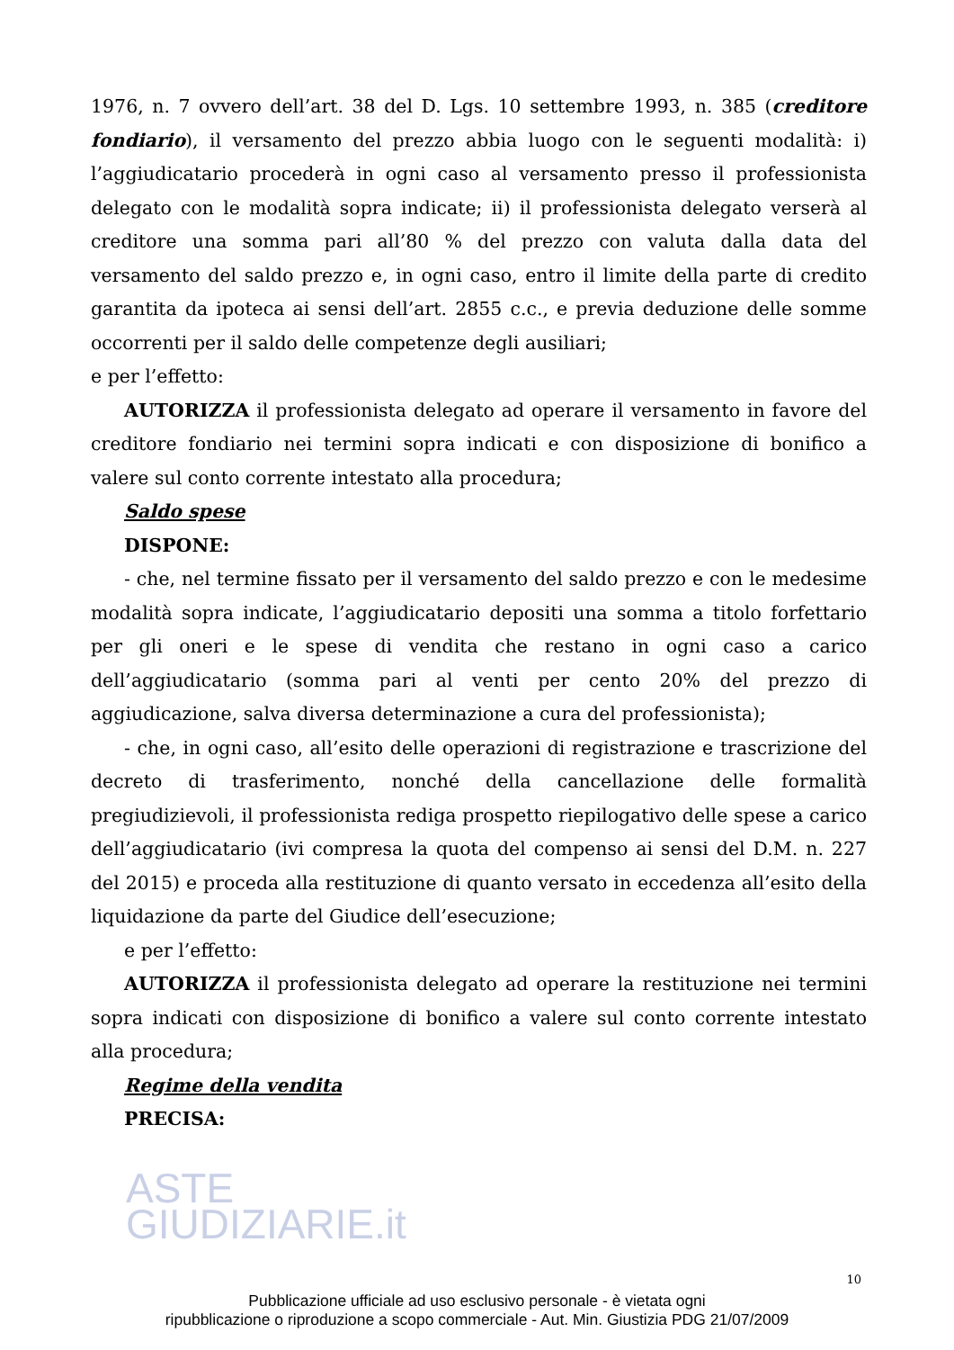1976, n. 7 ovvero dell’art. 38 del D. Lgs. 10 settembre 1993, n. 385 (creditore fondiario), il versamento del prezzo abbia luogo con le seguenti modalità: i) l’aggiudicatario procederà in ogni caso al versamento presso il professionista delegato con le modalità sopra indicate; ii) il professionista delegato verserà al creditore una somma pari all’80 % del prezzo con valuta dalla data del versamento del saldo prezzo e, in ogni caso, entro il limite della parte di credito garantita da ipoteca ai sensi dell’art. 2855 c.c., e previa deduzione delle somme occorrenti per il saldo delle competenze degli ausiliari;
e per l’effetto:
AUTORIZZA il professionista delegato ad operare il versamento in favore del creditore fondiario nei termini sopra indicati e con disposizione di bonifico a valere sul conto corrente intestato alla procedura;
Saldo spese
DISPONE:
- che, nel termine fissato per il versamento del saldo prezzo e con le medesime modalità sopra indicate, l’aggiudicatario depositi una somma a titolo forfettario per gli oneri e le spese di vendita che restano in ogni caso a carico dell’aggiudicatario (somma pari al venti per cento 20% del prezzo di aggiudicazione, salva diversa determinazione a cura del professionista);
- che, in ogni caso, all’esito delle operazioni di registrazione e trascrizione del decreto di trasferimento, nonché della cancellazione delle formalità pregiudizievoli, il professionista rediga prospetto riepilogativo delle spese a carico dell’aggiudicatario (ivi compresa la quota del compenso ai sensi del D.M. n. 227 del 2015) e proceda alla restituzione di quanto versato in eccedenza all’esito della liquidazione da parte del Giudice dell’esecuzione;
e per l’effetto:
AUTORIZZA il professionista delegato ad operare la restituzione nei termini sopra indicati con disposizione di bonifico a valere sul conto corrente intestato alla procedura;
Regime della vendita
PRECISA:
ASTE
GIUDIZIARIE.it
10
Pubblicazione ufficiale ad uso esclusivo personale - è vietata ogni
ripubblicazione o riproduzione a scopo commerciale - Aut. Min. Giustizia PDG 21/07/2009